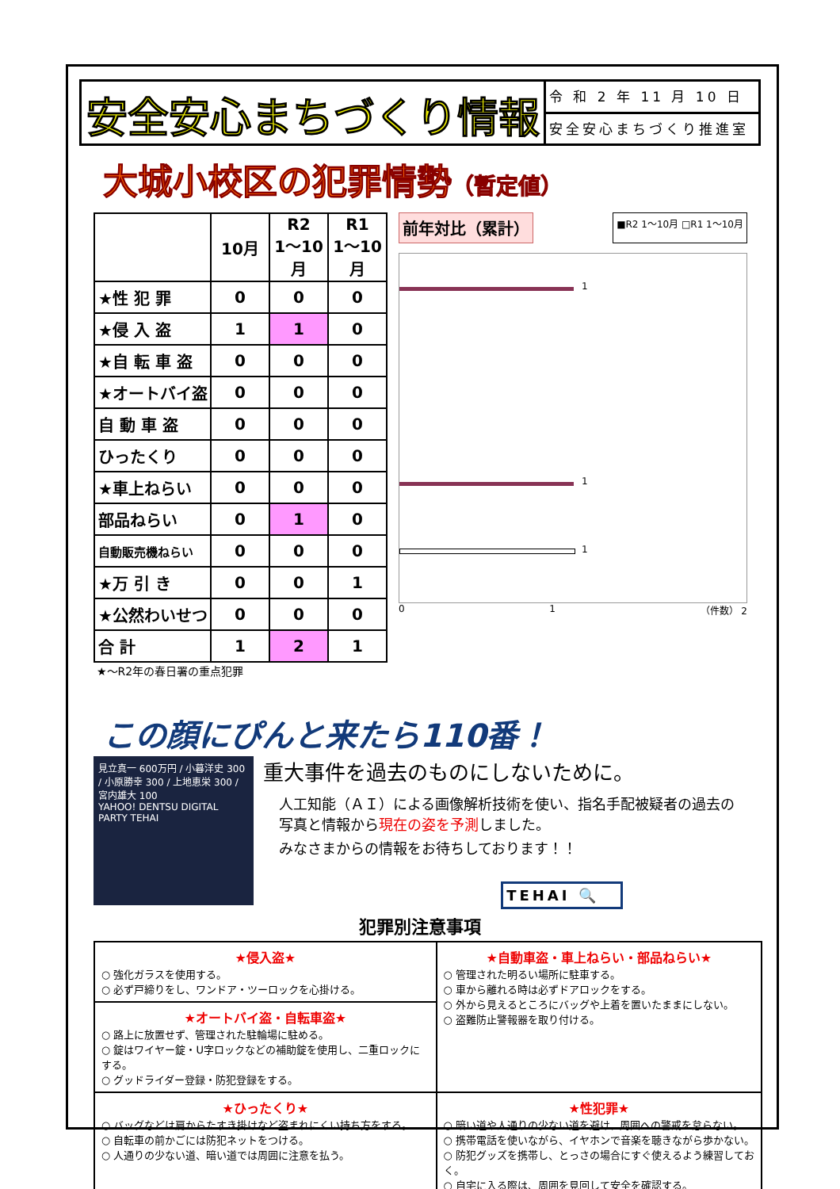安全安心まちづくり情報
令 和 2 年 11 月 10 日
安全安心まちづくり推進室
大城小校区の犯罪情勢（暫定値）
| | 10月 | R2 1～10月 | R1 1～10月 |
| --- | --- | --- | --- |
| ★性 犯 罪 | 0 | 0 | 0 |
| ★侵 入 盗 | 1 | 1 | 0 |
| ★自 転 車 盗 | 0 | 0 | 0 |
| ★オートバイ盗 | 0 | 0 | 0 |
| 自 動 車 盗 | 0 | 0 | 0 |
| ひったくり | 0 | 0 | 0 |
| ★車上ねらい | 0 | 0 | 0 |
| 部品ねらい | 0 | 1 | 0 |
| 自動販売機ねらい | 0 | 0 | 0 |
| ★万 引 き | 0 | 0 | 1 |
| ★公然わいせつ | 0 | 0 | 0 |
| 合 計 | 1 | 2 | 1 |
★～R2年の春日署の重点犯罪
前年対比（累計） ■R2 1～10月 □R1 1～10月
1
1
1
0 1 （件数） 2
この顔にぴんと来たら110番！
見立真一 600万円 / 小暮洋史 300 / 小原勝幸 300 / 上地恵栄 300 / 宮内雄大 100
YAHOO! DENTSU DIGITAL PARTY TEHAI
重大事件を過去のものにしないために。
人工知能（ＡＩ）による画像解析技術を使い、指名手配被疑者の過去の写真と情報から現在の姿を予測しました。
みなさまからの情報をお待ちしております！！
TEHAI 🔍
犯罪別注意事項
| ★侵入盗★ ○ 強化ガラスを使用する。 ○ 必ず戸締りをし、ワンドア・ツーロックを心掛ける。 | ★自動車盗・車上ねらい・部品ねらい★ ○ 管理された明るい場所に駐車する。 ○ 車から離れる時は必ずドアロックをする。 ○ 外から見えるところにバッグや上着を置いたままにしない。 ○ 盗難防止警報器を取り付ける。 |
| ★オートバイ盗・自転車盗★ ○ 路上に放置せず、管理された駐輪場に駐める。 ○ 錠はワイヤー錠・U字ロックなどの補助錠を使用し、二重ロックにする。 ○ グッドライダー登録・防犯登録をする。 | |
| ★ひったくり★ ○ バッグなどは肩からたすき掛けなど盗まれにくい持ち方をする。 ○ 自転車の前かごには防犯ネットをつける。 ○ 人通りの少ない道、暗い道では周囲に注意を払う。 | ★性犯罪★ ○ 暗い道や人通りの少ない道を避け、周囲への警戒を怠らない。 ○ 携帯電話を使いながら、イヤホンで音楽を聴きながら歩かない。 ○ 防犯グッズを携帯し、とっさの場合にすぐ使えるよう練習しておく。 ○ 自宅に入る際は、周囲を見回して安全を確認する。 |